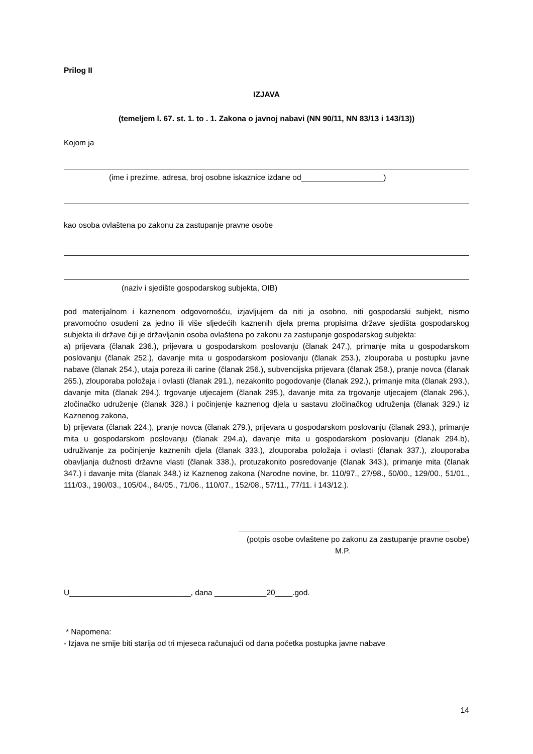Prilog II
IZJAVA
(temeljem l. 67. st. 1. to . 1. Zakona o javnoj nabavi (NN 90/11, NN 83/13 i 143/13))
Kojom ja
(ime i prezime, adresa, broj osobne iskaznice izdane od___________________)
kao osoba ovlaštena po zakonu za zastupanje pravne osobe
(naziv i sjedište gospodarskog subjekta, OIB)
pod materijalnom i kaznenom odgovornošću, izjavljujem da niti ja osobno, niti gospodarski subjekt, nismo pravomoćno osuđeni za jedno ili više sljedećih kaznenih djela prema propisima države sjedišta gospodarskog subjekta ili države čiji je državljanin osoba ovlaštena po zakonu za zastupanje gospodarskog subjekta:
a) prijevara (članak 236.), prijevara u gospodarskom poslovanju (članak 247.), primanje mita u gospodarskom poslovanju (članak 252.), davanje mita u gospodarskom poslovanju (članak 253.), zlouporaba u postupku javne nabave (članak 254.), utaja poreza ili carine (članak 256.), subvencijska prijevara (članak 258.), pranje novca (članak 265.), zlouporaba položaja i ovlasti (članak 291.), nezakonito pogodovanje (članak 292.), primanje mita (članak 293.), davanje mita (članak 294.), trgovanje utjecajem (članak 295.), davanje mita za trgovanje utjecajem (članak 296.), zločinačko udruženje (članak 328.) i počinjenje kaznenog djela u sastavu zločinačkog udruženja (članak 329.) iz Kaznenog zakona,
b) prijevara (članak 224.), pranje novca (članak 279.), prijevara u gospodarskom poslovanju (članak 293.), primanje mita u gospodarskom poslovanju (članak 294.a), davanje mita u gospodarskom poslovanju (članak 294.b), udruživanje za počinjenje kaznenih djela (članak 333.), zlouporaba položaja i ovlasti (članak 337.), zlouporaba obavljanja dužnosti državne vlasti (članak 338.), protuzakonito posredovanje (članak 343.), primanje mita (članak 347.) i davanje mita (članak 348.) iz Kaznenog zakona (Narodne novine, br. 110/97., 27/98., 50/00., 129/00., 51/01., 111/03., 190/03., 105/04., 84/05., 71/06., 110/07., 152/08., 57/11., 77/11. i 143/12.).
(potpis osobe ovlaštene po zakonu za zastupanje pravne osobe)
M.P.
U____________________________, dana ____________20____.god.
* Napomena:
- Izjava ne smije biti starija od tri mjeseca računajući od dana početka postupka javne nabave
14